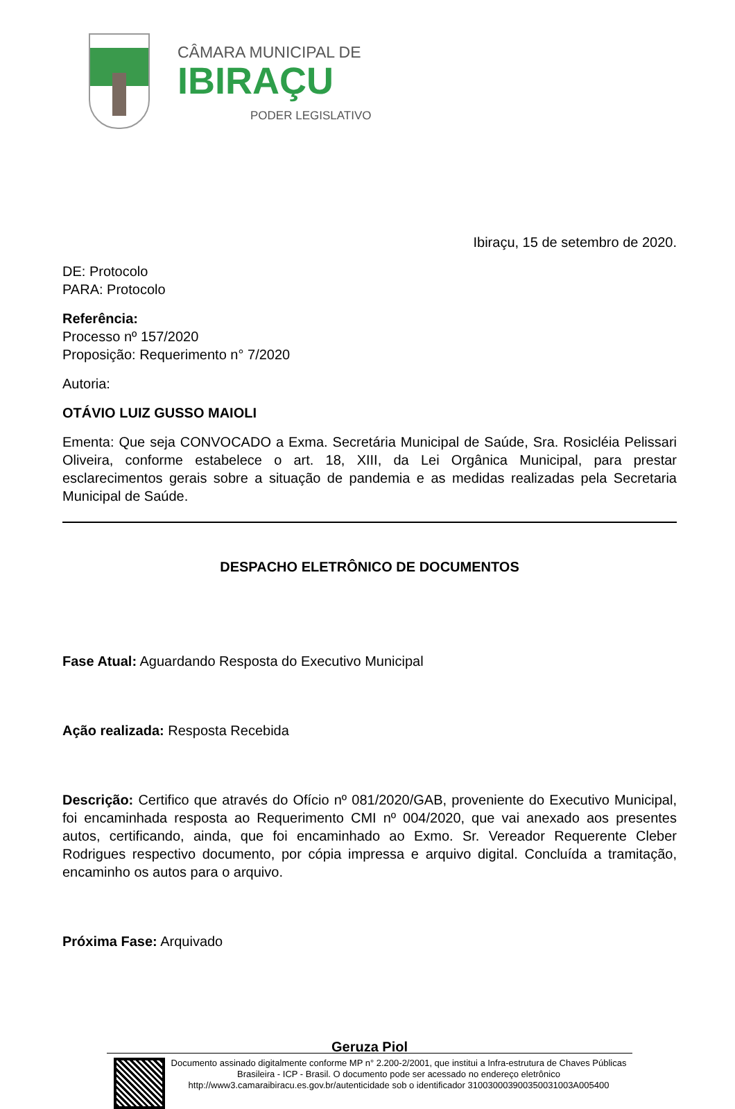CÂMARA MUNICIPAL DE
IBIRAÇU
PODER LEGISLATIVO
Ibiraçu, 15 de setembro de 2020.
DE: Protocolo
PARA: Protocolo
Referência:
Processo nº 157/2020
Proposição: Requerimento n° 7/2020
Autoria:
OTÁVIO LUIZ GUSSO MAIOLI
Ementa: Que seja CONVOCADO a Exma. Secretária Municipal de Saúde, Sra. Rosicléia Pelissari Oliveira, conforme estabelece o art. 18, XIII, da Lei Orgânica Municipal, para prestar esclarecimentos gerais sobre a situação de pandemia e as medidas realizadas pela Secretaria Municipal de Saúde.
DESPACHO ELETRÔNICO DE DOCUMENTOS
Fase Atual: Aguardando Resposta do Executivo Municipal
Ação realizada: Resposta Recebida
Descrição: Certifico que através do Ofício nº 081/2020/GAB, proveniente do Executivo Municipal, foi encaminhada resposta ao Requerimento CMI nº 004/2020, que vai anexado aos presentes autos, certificando, ainda, que foi encaminhado ao Exmo. Sr. Vereador Requerente Cleber Rodrigues respectivo documento, por cópia impressa e arquivo digital. Concluída a tramitação, encaminho os autos para o arquivo.
Próxima Fase: Arquivado
Geruza Piol
Documento assinado digitalmente conforme MP n° 2.200-2/2001, que institui a Infra-estrutura de Chaves Públicas Brasileira - ICP - Brasil. O documento pode ser acessado no endereço eletrônico http://www3.camaraibiracu.es.gov.br/autenticidade sob o identificador 310030003900350031003A005400